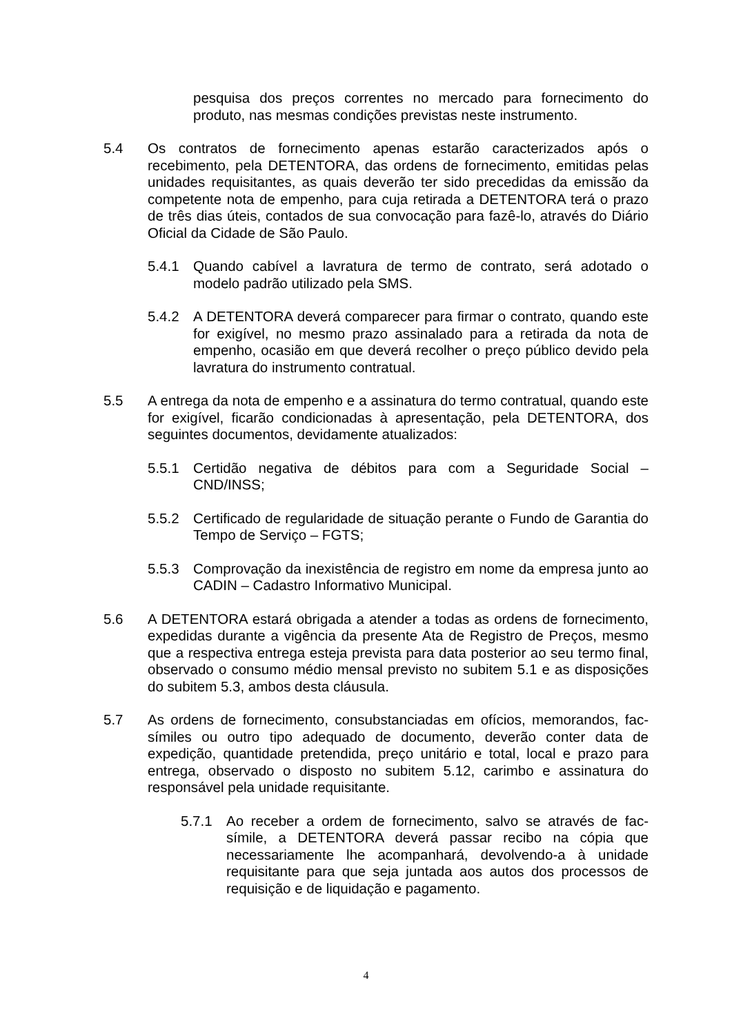pesquisa dos preços correntes no mercado para fornecimento do produto, nas mesmas condições previstas neste instrumento.
5.4 Os contratos de fornecimento apenas estarão caracterizados após o recebimento, pela DETENTORA, das ordens de fornecimento, emitidas pelas unidades requisitantes, as quais deverão ter sido precedidas da emissão da competente nota de empenho, para cuja retirada a DETENTORA terá o prazo de três dias úteis, contados de sua convocação para fazê-lo, através do Diário Oficial da Cidade de São Paulo.
5.4.1 Quando cabível a lavratura de termo de contrato, será adotado o modelo padrão utilizado pela SMS.
5.4.2 A DETENTORA deverá comparecer para firmar o contrato, quando este for exigível, no mesmo prazo assinalado para a retirada da nota de empenho, ocasião em que deverá recolher o preço público devido pela lavratura do instrumento contratual.
5.5 A entrega da nota de empenho e a assinatura do termo contratual, quando este for exigível, ficarão condicionadas à apresentação, pela DETENTORA, dos seguintes documentos, devidamente atualizados:
5.5.1 Certidão negativa de débitos para com a Seguridade Social – CND/INSS;
5.5.2 Certificado de regularidade de situação perante o Fundo de Garantia do Tempo de Serviço – FGTS;
5.5.3 Comprovação da inexistência de registro em nome da empresa junto ao CADIN – Cadastro Informativo Municipal.
5.6 A DETENTORA estará obrigada a atender a todas as ordens de fornecimento, expedidas durante a vigência da presente Ata de Registro de Preços, mesmo que a respectiva entrega esteja prevista para data posterior ao seu termo final, observado o consumo médio mensal previsto no subitem 5.1 e as disposições do subitem 5.3, ambos desta cláusula.
5.7 As ordens de fornecimento, consubstanciadas em ofícios, memorandos, fac-símiles ou outro tipo adequado de documento, deverão conter data de expedição, quantidade pretendida, preço unitário e total, local e prazo para entrega, observado o disposto no subitem 5.12, carimbo e assinatura do responsável pela unidade requisitante.
5.7.1 Ao receber a ordem de fornecimento, salvo se através de fac-símile, a DETENTORA deverá passar recibo na cópia que necessariamente lhe acompanhará, devolvendo-a à unidade requisitante para que seja juntada aos autos dos processos de requisição e de liquidação e pagamento.
4